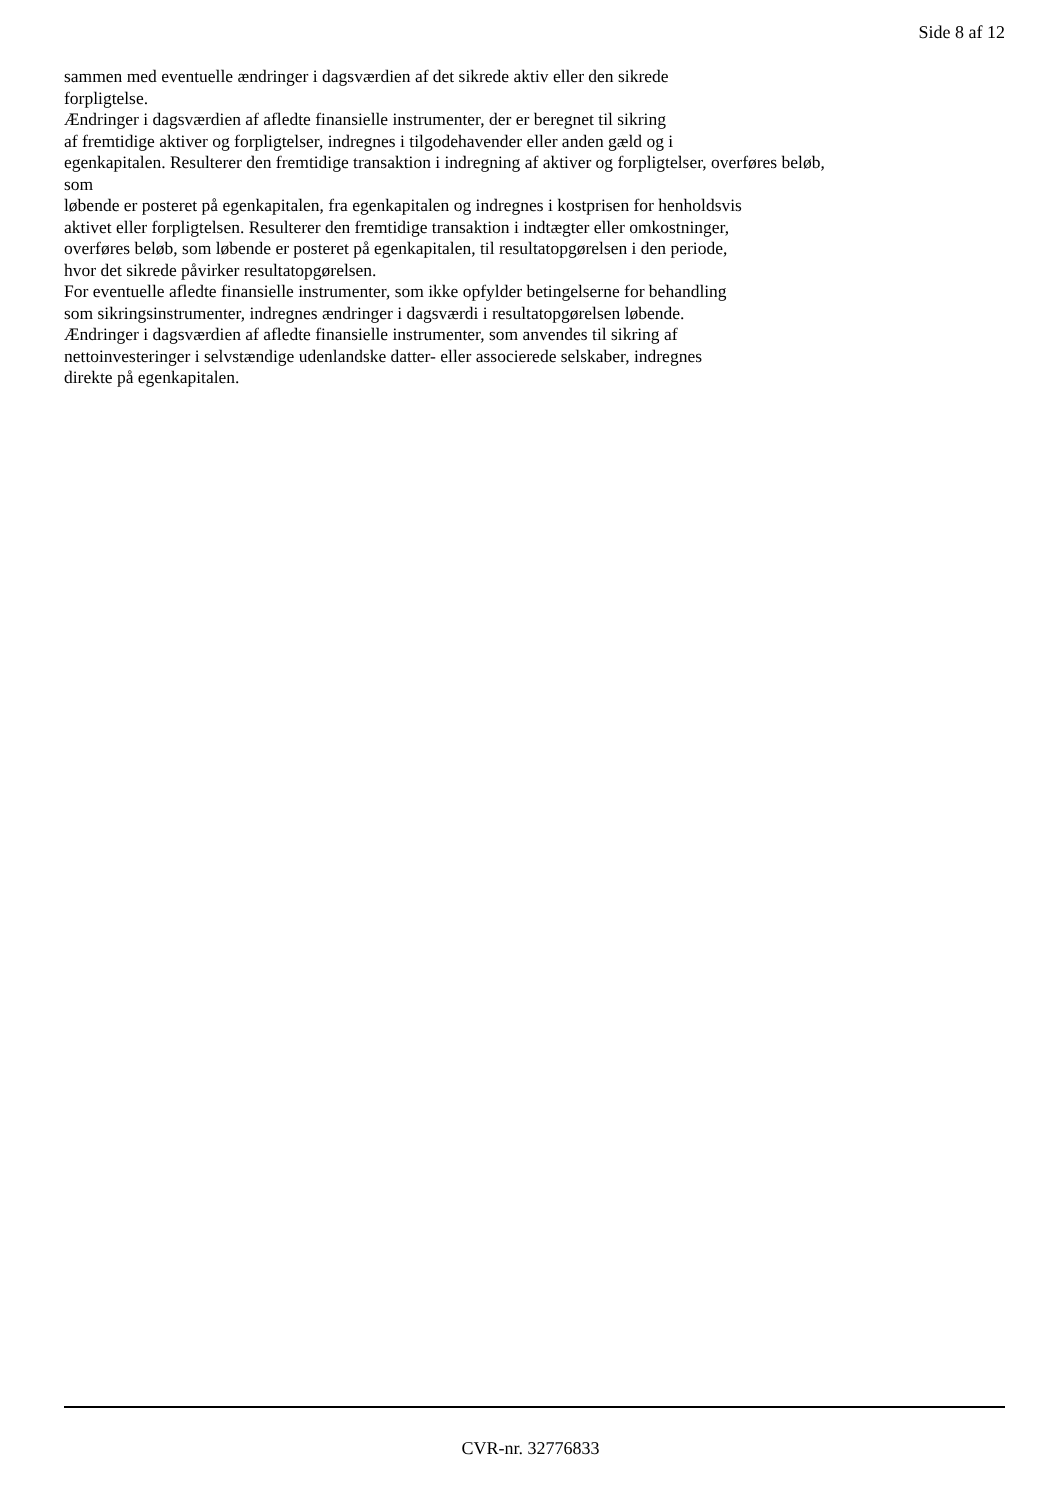Side 8 af 12
sammen med eventuelle ændringer i dagsværdien af det sikrede aktiv eller den sikrede
forpligtelse.
Ændringer i dagsværdien af afledte finansielle instrumenter, der er beregnet til sikring
af fremtidige aktiver og forpligtelser, indregnes i tilgodehavender eller anden gæld og i
egenkapitalen. Resulterer den fremtidige transaktion i indregning af aktiver og forpligtelser, overføres beløb,
som
løbende er posteret på egenkapitalen, fra egenkapitalen og indregnes i kostprisen for henholdsvis
aktivet eller forpligtelsen. Resulterer den fremtidige transaktion i indtægter eller omkostninger,
overføres beløb, som løbende er posteret på egenkapitalen, til resultatopgørelsen i den periode,
hvor det sikrede påvirker resultatopgørelsen.
For eventuelle afledte finansielle instrumenter, som ikke opfylder betingelserne for behandling
som sikringsinstrumenter, indregnes ændringer i dagsværdi i resultatopgørelsen løbende.
Ændringer i dagsværdien af afledte finansielle instrumenter, som anvendes til sikring af
nettoinvesteringer i selvstændige udenlandske datter- eller associerede selskaber, indregnes
direkte på egenkapitalen.
CVR-nr. 32776833